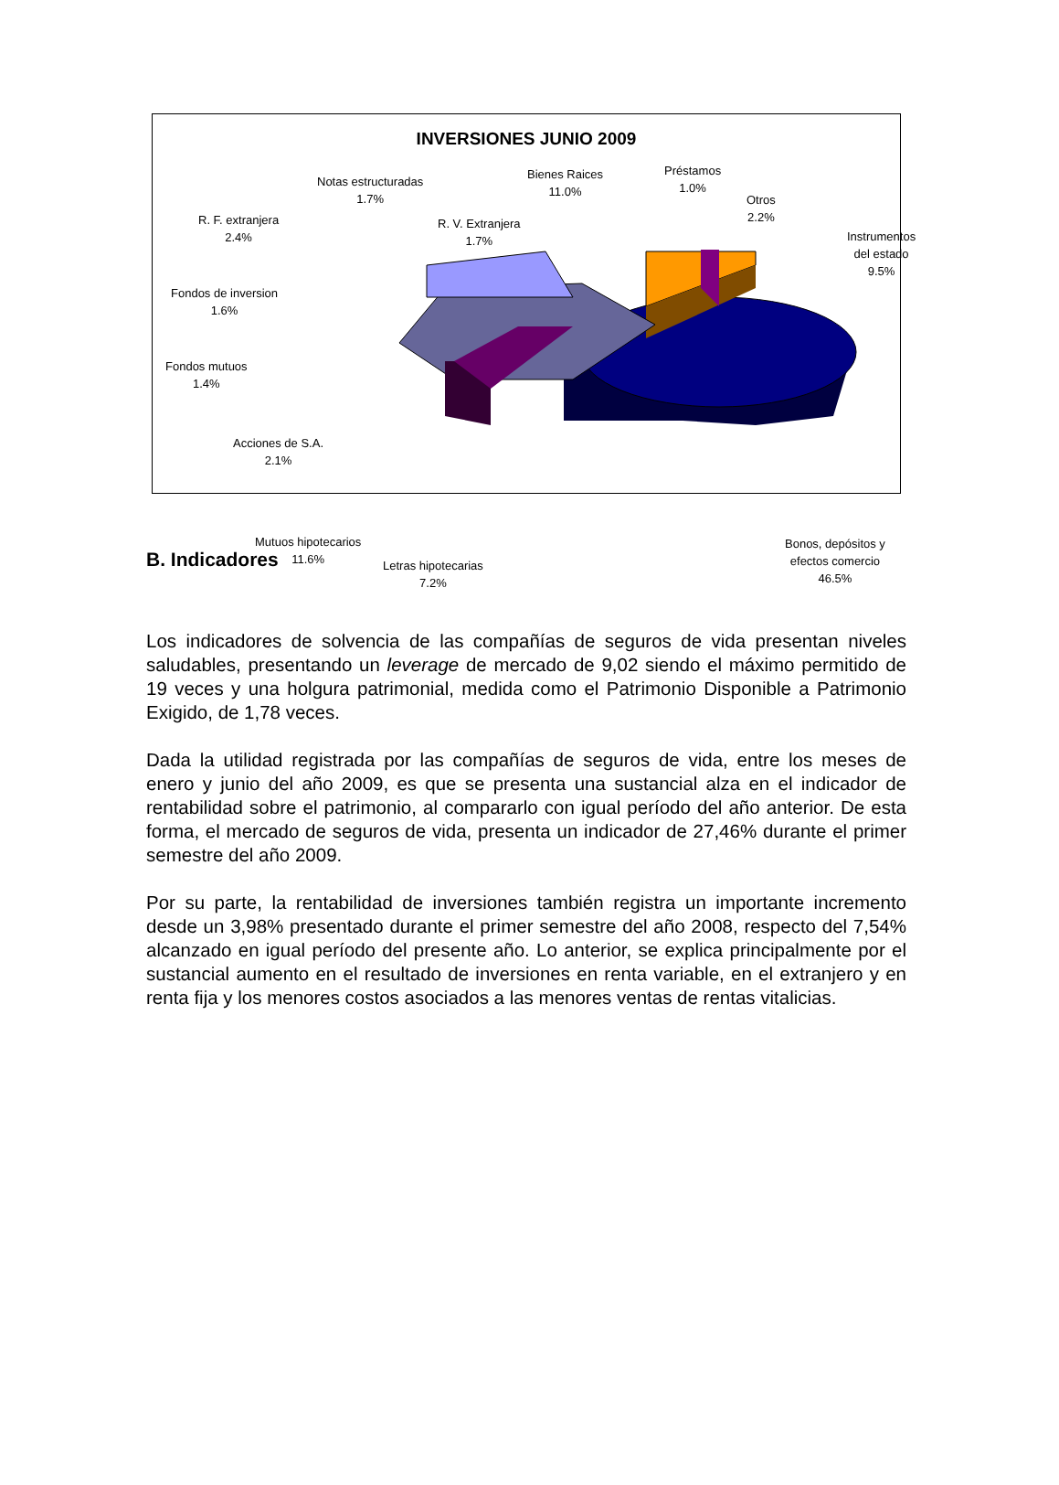INVERSIONES JUNIO 2009
Notas estructuradas
1.7%
Bienes Raices
11.0%
Préstamos
1.0%
Otros
2.2%
R. F. extranjera
2.4%
R. V. Extranjera
1.7%
Instrumentos del estado
9.5%
Fondos de inversion
1.6%
Fondos mutuos
1.4%
Acciones de S.A.
2.1%
Mutuos hipotecarios
11.6%
Letras hipotecarias
7.2%
Bonos, depósitos y
efectos comercio
46.5%
B. Indicadores
Los indicadores de solvencia de las compañías de seguros de vida presentan niveles saludables, presentando un leverage de mercado de 9,02 siendo el máximo permitido de 19 veces y una holgura patrimonial, medida como el Patrimonio Disponible a Patrimonio Exigido, de 1,78 veces.
Dada la utilidad registrada por las compañías de seguros de vida, entre los meses de enero y junio del año 2009, es que se presenta una sustancial alza en el indicador de rentabilidad sobre el patrimonio, al compararlo con igual período del año anterior. De esta forma, el mercado de seguros de vida, presenta un indicador de 27,46% durante el primer semestre del año 2009.
Por su parte, la rentabilidad de inversiones también registra un importante incremento desde un 3,98% presentado durante el primer semestre del año 2008, respecto del 7,54% alcanzado en igual período del presente año. Lo anterior, se explica principalmente por el sustancial aumento en el resultado de inversiones en renta variable, en el extranjero y en renta fija y los menores costos asociados a las menores ventas de rentas vitalicias.